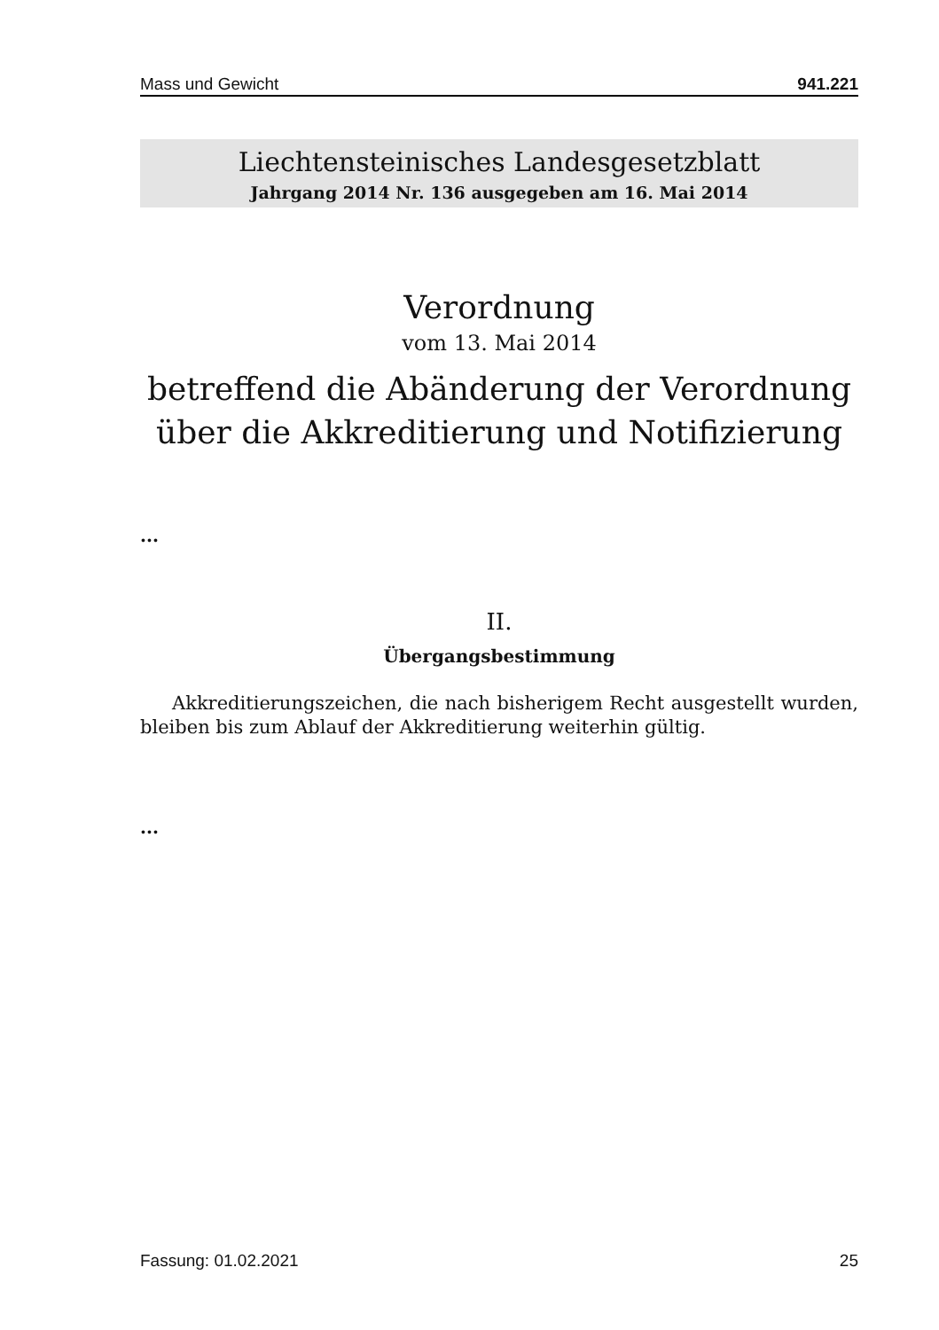Mass und Gewicht 941.221
Liechtensteinisches Landesgesetzblatt
Jahrgang 2014 Nr. 136 ausgegeben am 16. Mai 2014
Verordnung
vom 13. Mai 2014
betreffend die Abänderung der Verordnung über die Akkreditierung und Notifizierung
...
II.
Übergangsbestimmung
Akkreditierungszeichen, die nach bisherigem Recht ausgestellt wurden, bleiben bis zum Ablauf der Akkreditierung weiterhin gültig.
...
Fassung: 01.02.2021 25